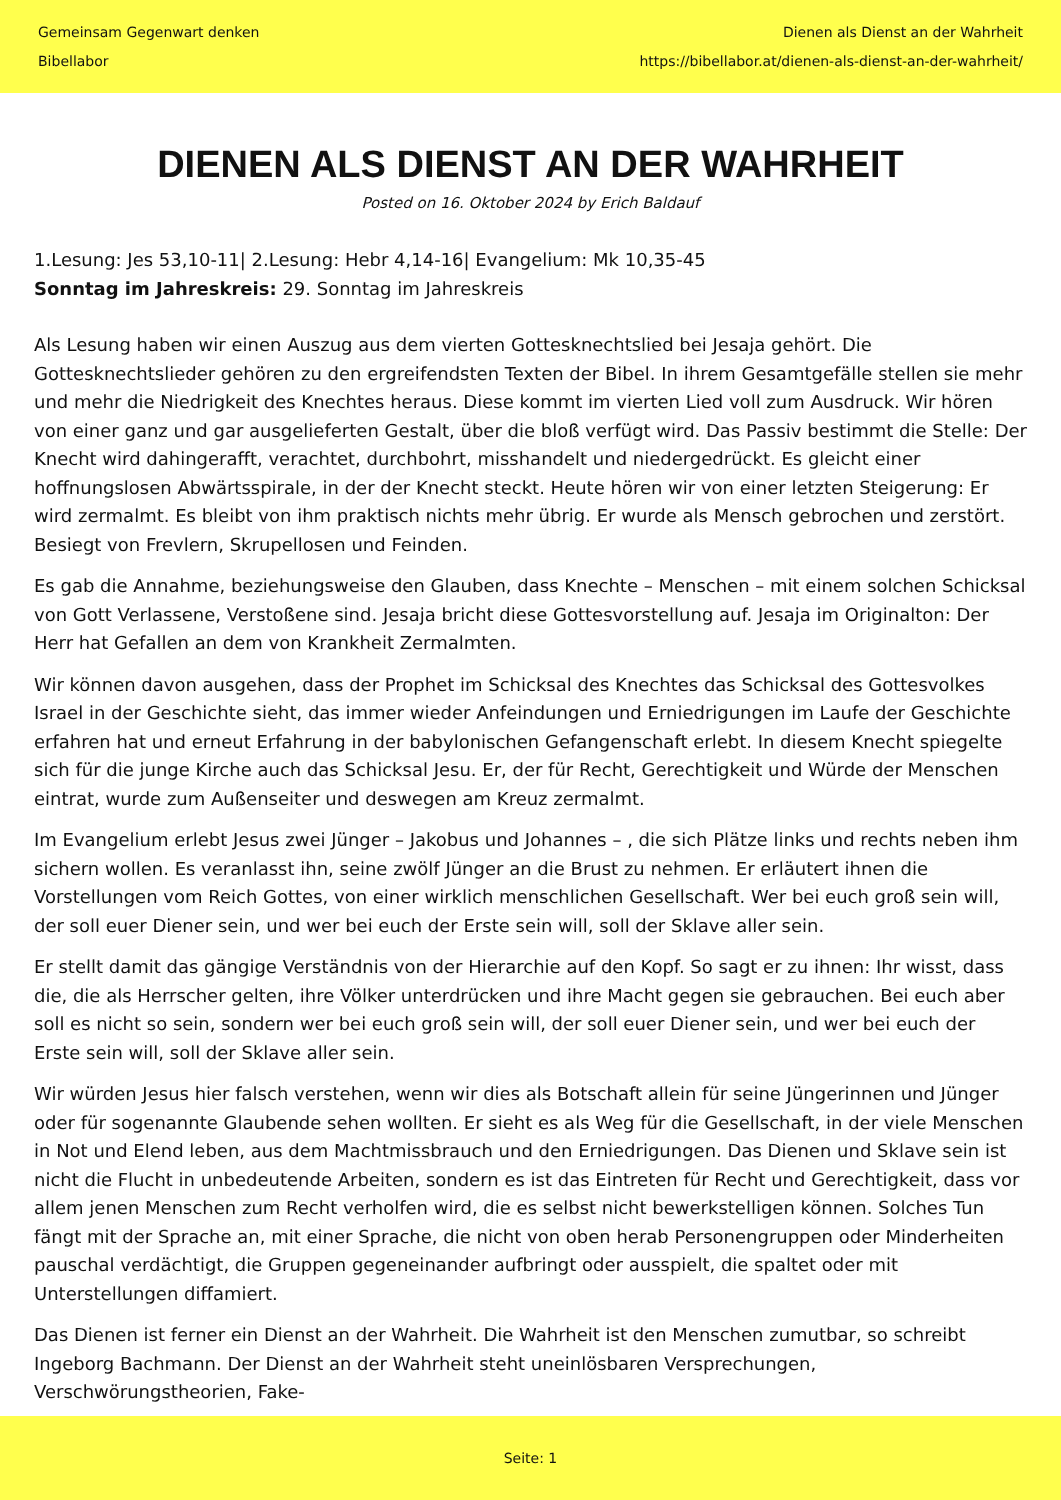Gemeinsam Gegenwart denken
Bibellabor
Dienen als Dienst an der Wahrheit
https://bibellabor.at/dienen-als-dienst-an-der-wahrheit/
DIENEN ALS DIENST AN DER WAHRHEIT
Posted on 16. Oktober 2024 by Erich Baldauf
1.Lesung: Jes 53,10-11| 2.Lesung: Hebr 4,14-16| Evangelium: Mk 10,35-45
Sonntag im Jahreskreis: 29. Sonntag im Jahreskreis
Als Lesung haben wir einen Auszug aus dem vierten Gottesknechtslied bei Jesaja gehört. Die Gottesknechtslieder gehören zu den ergreifendsten Texten der Bibel. In ihrem Gesamtgefälle stellen sie mehr und mehr die Niedrigkeit des Knechtes heraus. Diese kommt im vierten Lied voll zum Ausdruck. Wir hören von einer ganz und gar ausgelieferten Gestalt, über die bloß verfügt wird. Das Passiv bestimmt die Stelle: Der Knecht wird dahingerafft, verachtet, durchbohrt, misshandelt und niedergedrückt. Es gleicht einer hoffnungslosen Abwärtsspirale, in der der Knecht steckt. Heute hören wir von einer letzten Steigerung: Er wird zermalmt. Es bleibt von ihm praktisch nichts mehr übrig. Er wurde als Mensch gebrochen und zerstört. Besiegt von Frevlern, Skrupellosen und Feinden.
Es gab die Annahme, beziehungsweise den Glauben, dass Knechte – Menschen – mit einem solchen Schicksal von Gott Verlassene, Verstoßene sind. Jesaja bricht diese Gottesvorstellung auf. Jesaja im Originalton: Der Herr hat Gefallen an dem von Krankheit Zermalmten.
Wir können davon ausgehen, dass der Prophet im Schicksal des Knechtes das Schicksal des Gottesvolkes Israel in der Geschichte sieht, das immer wieder Anfeindungen und Erniedrigungen im Laufe der Geschichte erfahren hat und erneut Erfahrung in der babylonischen Gefangenschaft erlebt. In diesem Knecht spiegelte sich für die junge Kirche auch das Schicksal Jesu. Er, der für Recht, Gerechtigkeit und Würde der Menschen eintrat, wurde zum Außenseiter und deswegen am Kreuz zermalmt.
Im Evangelium erlebt Jesus zwei Jünger – Jakobus und Johannes – , die sich Plätze links und rechts neben ihm sichern wollen. Es veranlasst ihn, seine zwölf Jünger an die Brust zu nehmen. Er erläutert ihnen die Vorstellungen vom Reich Gottes, von einer wirklich menschlichen Gesellschaft. Wer bei euch groß sein will, der soll euer Diener sein, und wer bei euch der Erste sein will, soll der Sklave aller sein.
Er stellt damit das gängige Verständnis von der Hierarchie auf den Kopf. So sagt er zu ihnen: Ihr wisst, dass die, die als Herrscher gelten, ihre Völker unterdrücken und ihre Macht gegen sie gebrauchen. Bei euch aber soll es nicht so sein, sondern wer bei euch groß sein will, der soll euer Diener sein, und wer bei euch der Erste sein will, soll der Sklave aller sein.
Wir würden Jesus hier falsch verstehen, wenn wir dies als Botschaft allein für seine Jüngerinnen und Jünger oder für sogenannte Glaubende sehen wollten. Er sieht es als Weg für die Gesellschaft, in der viele Menschen in Not und Elend leben, aus dem Machtmissbrauch und den Erniedrigungen. Das Dienen und Sklave sein ist nicht die Flucht in unbedeutende Arbeiten, sondern es ist das Eintreten für Recht und Gerechtigkeit, dass vor allem jenen Menschen zum Recht verholfen wird, die es selbst nicht bewerkstelligen können. Solches Tun fängt mit der Sprache an, mit einer Sprache, die nicht von oben herab Personengruppen oder Minderheiten pauschal verdächtigt, die Gruppen gegeneinander aufbringt oder ausspielt, die spaltet oder mit Unterstellungen diffamiert.
Das Dienen ist ferner ein Dienst an der Wahrheit. Die Wahrheit ist den Menschen zumutbar, so schreibt Ingeborg Bachmann. Der Dienst an der Wahrheit steht uneinlösbaren Versprechungen, Verschwörungstheorien, Fake-
Seite: 1